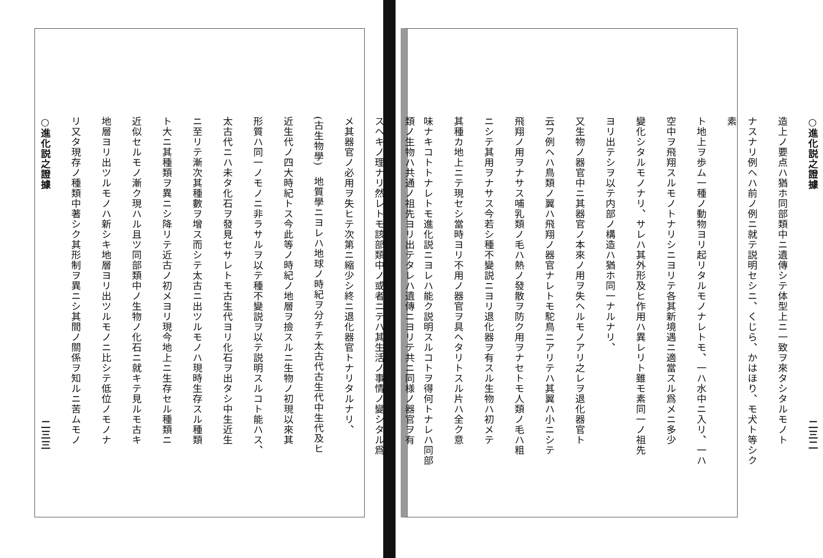○進化説之證據　　　　　　　　　　　　　　　　　　　　　　 二三二
造上ノ要点ハ猶ホ同部類中ニ遺傳シテ体型上ニ一致ヲ來タシタルモノト
ナスナリ例ヘハ前ノ例ニ就テ説明セシニ、くじら、かはほり、モ犬ト等シク素
ト地上ヲ歩ム一種ノ動物ヨリ起リタルモノナレトモ、一ハ水中ニ入リ、一ハ
空中ヲ飛翔スルモノトナリシニヨリテ各其新境遇ニ適當スル爲メニ多少
變化シタルモノナリ、サレハ其外形及ヒ作用ハ異レリト雖モ素同一ノ祖先
ヨリ出テシヲ以テ内部ノ構造ハ猶ホ同一ナルナリ、
又生物ノ器官中ニ其器官ノ本來ノ用ヲ失ヘルモノアリ之レヲ退化器官ト
云フ例ヘハ鳥類ノ翼ハ飛翔ノ器官ナレトモ駝鳥ニアリテハ其翼ハ小ニシテ
飛翔ノ用ヲナサス哺乳類ノ毛ハ熱ノ發散ヲ防ク用ヲナセトモ人類ノ毛ハ粗
ニシテ其用ヲナサス今若シ種不變説ニヨリ退化器ヲ有スル生物ハ初メテ
其種カ地上ニテ現セシ當時ヨリ不用ノ器官ヲ具ヘタリトスル片ハ全ク意
味ナキコトトナレトモ進化説ニヨレハ能ク説明スルコトヲ得何トナレハ同部
類ノ生物ハ共通ノ祖先ヨリ出テタレハ遺傳ニヨリテ共ニ同様ノ器官ヲ有
スヘキノ理ナリ然レトモ該部類中ノ或者ニテハ其生活ノ事情ノ變シタル爲
メ其器官ノ必用ヲ失ヒテ次第ニ縮少シ終ニ退化器官トナリタルナリ、
(古生物學)　地質學ニヨレハ地球ノ時紀ヲ分チテ太古代古生代中生代及ヒ
近生代ノ四大時紀トス今此等ノ時紀ノ地層ヲ撿スルニ生物ノ初現以來其
形質ハ同一ノモノニ非ラサルヲ以テ種不變説ヲ以テ説明スルコト能ハス、
太古代ニハ未タ化石ヲ發見セサレトモ古生代ヨリ化石ヲ出タシ中生近生
ニ至リテ漸次其種數ヲ增ス而シテ太古ニ出ツルモノハ現時生存スル種類
ト大ニ其種類ヲ異ニシ降リテ近古ノ初メヨリ現今地上ニ生存セル種類ニ
近似セルモノ漸ク現ハル且ツ同部類中ノ生物ノ化石ニ就キテ見ルモ古キ
地層ヨリ出ツルモノハ新シキ地層ヨリ出ツルモノニ比シテ低位ノモノナ
リ又タ現存ノ種類中著シク其形制ヲ異ニシ其間ノ關係ヲ知ルニ苦ムモノ
○進化説之證據　　　　　　　　　　　　　　　　　　　　　　 二三三